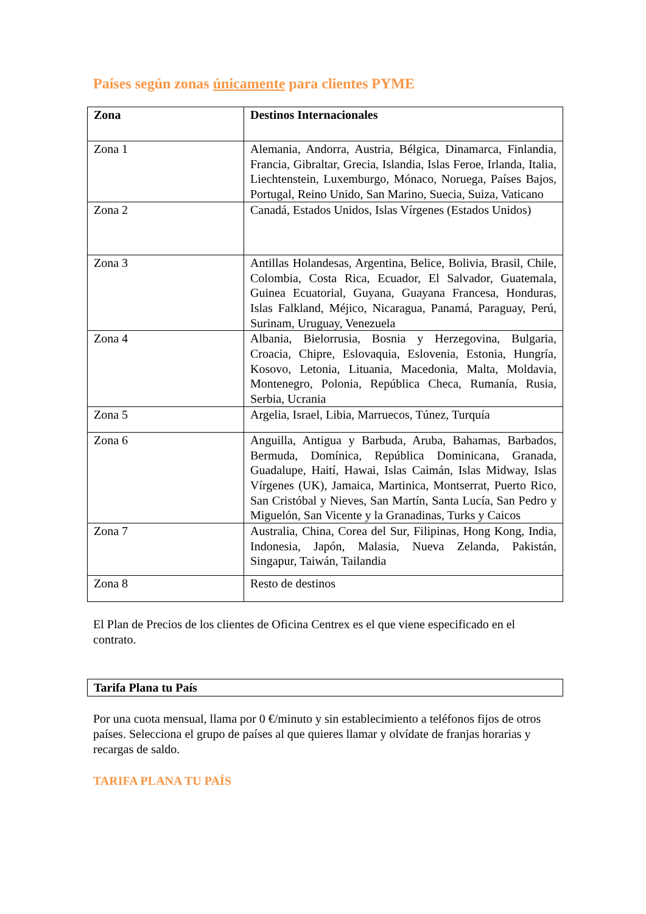Países según zonas únicamente para clientes PYME
| Zona | Destinos Internacionales |
| --- | --- |
| Zona 1 | Alemania, Andorra, Austria, Bélgica, Dinamarca, Finlandia, Francia, Gibraltar, Grecia, Islandia, Islas Feroe, Irlanda, Italia, Liechtenstein, Luxemburgo, Mónaco, Noruega, Países Bajos, Portugal, Reino Unido, San Marino, Suecia, Suiza, Vaticano |
| Zona 2 | Canadá, Estados Unidos, Islas Vírgenes (Estados Unidos) |
| Zona 3 | Antillas Holandesas, Argentina, Belice, Bolivia, Brasil, Chile, Colombia, Costa Rica, Ecuador, El Salvador, Guatemala, Guinea Ecuatorial, Guyana, Guayana Francesa, Honduras, Islas Falkland, Méjico, Nicaragua, Panamá, Paraguay, Perú, Surinam, Uruguay, Venezuela |
| Zona 4 | Albania, Bielorrusia, Bosnia y Herzegovina, Bulgaria, Croacia, Chipre, Eslovaquia, Eslovenia, Estonia, Hungría, Kosovo, Letonia, Lituania, Macedonia, Malta, Moldavia, Montenegro, Polonia, República Checa, Rumanía, Rusia, Serbia, Ucrania |
| Zona 5 | Argelia, Israel, Libia, Marruecos, Túnez, Turquía |
| Zona 6 | Anguilla, Antigua y Barbuda, Aruba, Bahamas, Barbados, Bermuda, Domínica, República Dominicana, Granada, Guadalupe, Haití, Hawai, Islas Caimán, Islas Midway, Islas Vírgenes (UK), Jamaica, Martinica, Montserrat, Puerto Rico, San Cristóbal y Nieves, San Martín, Santa Lucía, San Pedro y Miguelón, San Vicente y la Granadinas, Turks y Caicos |
| Zona 7 | Australia, China, Corea del Sur, Filipinas, Hong Kong, India, Indonesia, Japón, Malasia, Nueva Zelanda, Pakistán, Singapur, Taiwán, Tailandia |
| Zona 8 | Resto de destinos |
El Plan de Precios de los clientes de Oficina Centrex es el que viene especificado en el contrato.
Tarifa Plana tu País
Por una cuota mensual, llama por 0 €/minuto y sin establecimiento a teléfonos fijos de otros países. Selecciona el grupo de países al que quieres llamar y olvídate de franjas horarias y recargas de saldo.
TARIFA PLANA TU PAÍS